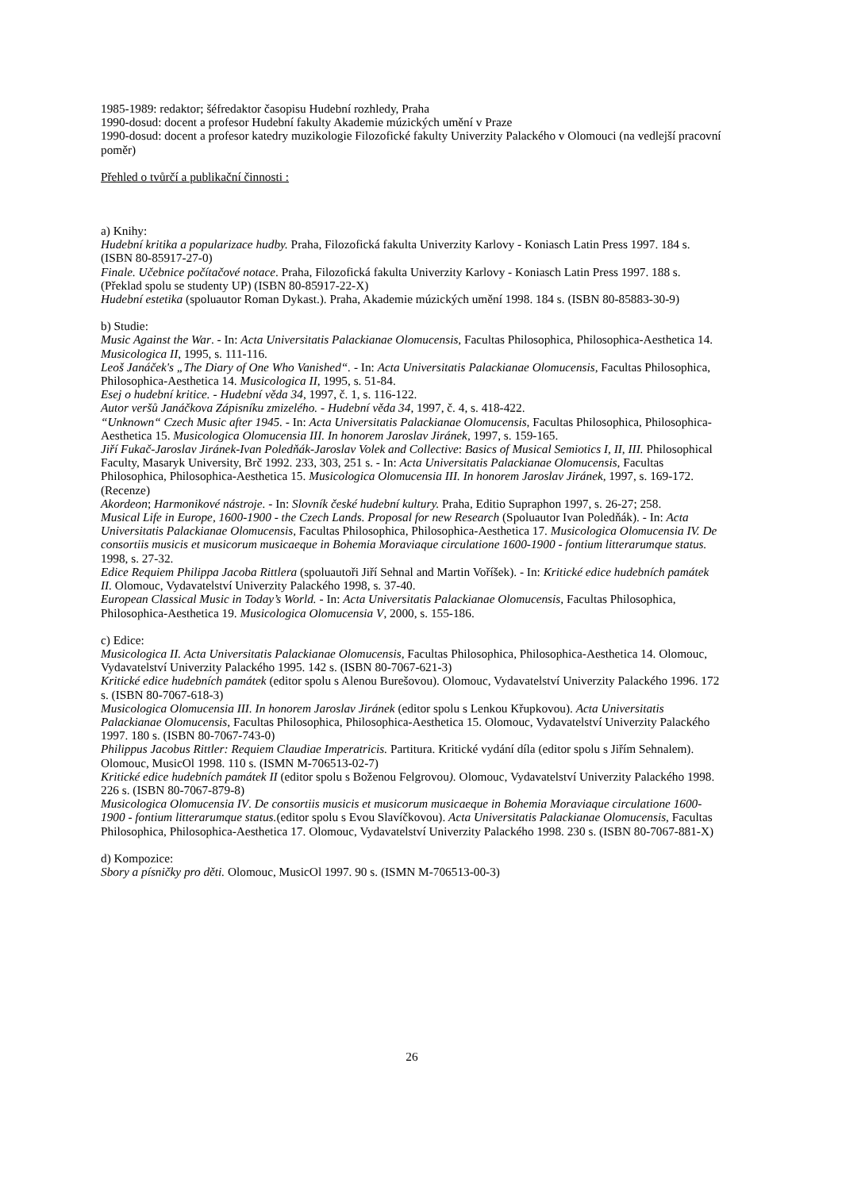1985-1989: redaktor; šéfredaktor časopisu Hudební rozhledy, Praha
1990-dosud: docent a profesor Hudební fakulty Akademie múzických umění v Praze
1990-dosud: docent a profesor katedry muzikologie Filozofické fakulty Univerzity Palackého v Olomouci (na vedlejší pracovní poměr)
Přehled o tvůrčí a publikační činnosti :
a) Knihy:
Hudební kritika a popularizace hudby. Praha, Filozofická fakulta Univerzity Karlovy - Koniasch Latin Press 1997. 184 s. (ISBN 80-85917-27-0)
Finale. Učebnice počítačové notace. Praha, Filozofická fakulta Univerzity Karlovy - Koniasch Latin Press 1997. 188 s. (Překlad spolu se studenty UP) (ISBN 80-85917-22-X)
Hudební estetika (spoluautor Roman Dykast.). Praha, Akademie múzických umění 1998. 184 s. (ISBN 80-85883-30-9)
b) Studie:
Music Against the War. - In: Acta Universitatis Palackianae Olomucensis, Facultas Philosophica, Philosophica-Aesthetica 14. Musicologica II, 1995, s. 111-116.
Leoš Janáček's „The Diary of One Who Vanished“. - In: Acta Universitatis Palackianae Olomucensis, Facultas Philosophica, Philosophica-Aesthetica 14. Musicologica II, 1995, s. 51-84.
Esej o hudební kritice. - Hudební věda 34, 1997, č. 1, s. 116-122.
Autor veršů Janáčkova Zápisníku zmizelého. - Hudební věda 34, 1997, č. 4, s. 418-422.
“Unknown“ Czech Music after 1945. - In: Acta Universitatis Palackianae Olomucensis, Facultas Philosophica, Philosophica-Aesthetica 15. Musicologica Olomucensia III. In honorem Jaroslav Jiránek, 1997, s. 159-165.
Jiří Fukač-Jaroslav Jiránek-Ivan Poledňák-Jaroslav Volek and Collective: Basics of Musical Semiotics I, II, III. Philosophical Faculty, Masaryk University, Brč 1992. 233, 303, 251 s. - In: Acta Universitatis Palackianae Olomucensis, Facultas Philosophica, Philosophica-Aesthetica 15. Musicologica Olomucensia III. In honorem Jaroslav Jiránek, 1997, s. 169-172. (Recenze)
Akordeon; Harmonikové nástroje. - In: Slovník české hudební kultury. Praha, Editio Supraphon 1997, s. 26-27; 258.
Musical Life in Europe, 1600-1900 - the Czech Lands. Proposal for new Research (Spoluautor Ivan Poledňák). - In: Acta Universitatis Palackianae Olomucensis, Facultas Philosophica, Philosophica-Aesthetica 17. Musicologica Olomucensia IV. De consortiis musicis et musicorum musicaeque in Bohemia Moraviaque circulatione 1600-1900 - fontium litterarumque status. 1998, s. 27-32.
Edice Requiem Philippa Jacoba Rittlera (spoluautoři Jiří Sehnal and Martin Voříšek). - In: Kritické edice hudebních památek II. Olomouc, Vydavatelství Univerzity Palackého 1998, s. 37-40.
European Classical Music in Today’s World. - In: Acta Universitatis Palackianae Olomucensis, Facultas Philosophica, Philosophica-Aesthetica 19. Musicologica Olomucensia V, 2000, s. 155-186.
c) Edice:
Musicologica II. Acta Universitatis Palackianae Olomucensis, Facultas Philosophica, Philosophica-Aesthetica 14. Olomouc, Vydavatelství Univerzity Palackého 1995. 142 s. (ISBN 80-7067-621-3)
Kritické edice hudebních památek (editor spolu s Alenou Burešovou). Olomouc, Vydavatelství Univerzity Palackého 1996. 172 s. (ISBN 80-7067-618-3)
Musicologica Olomucensia III. In honorem Jaroslav Jiránek (editor spolu s Lenkou Křupkovou). Acta Universitatis Palackianae Olomucensis, Facultas Philosophica, Philosophica-Aesthetica 15. Olomouc, Vydavatelství Univerzity Palackého 1997. 180 s. (ISBN 80-7067-743-0)
Philippus Jacobus Rittler: Requiem Claudiae Imperatricis. Partitura. Kritické vydání díla (editor spolu s Jiřím Sehnalem). Olomouc, MusicOl 1998. 110 s. (ISMN M-706513-02-7)
Kritické edice hudebních památek II (editor spolu s Boženou Felgrovou). Olomouc, Vydavatelství Univerzity Palackého 1998. 226 s. (ISBN 80-7067-879-8)
Musicologica Olomucensia IV. De consortiis musicis et musicorum musicaeque in Bohemia Moraviaque circulatione 1600-1900 - fontium litterarumque status.(editor spolu s Evou Slavíčkovou). Acta Universitatis Palackianae Olomucensis, Facultas Philosophica, Philosophica-Aesthetica 17. Olomouc, Vydavatelství Univerzity Palackého 1998. 230 s. (ISBN 80-7067-881-X)
d) Kompozice:
Sbory a písničky pro děti. Olomouc, MusicOl 1997. 90 s. (ISMN M-706513-00-3)
26